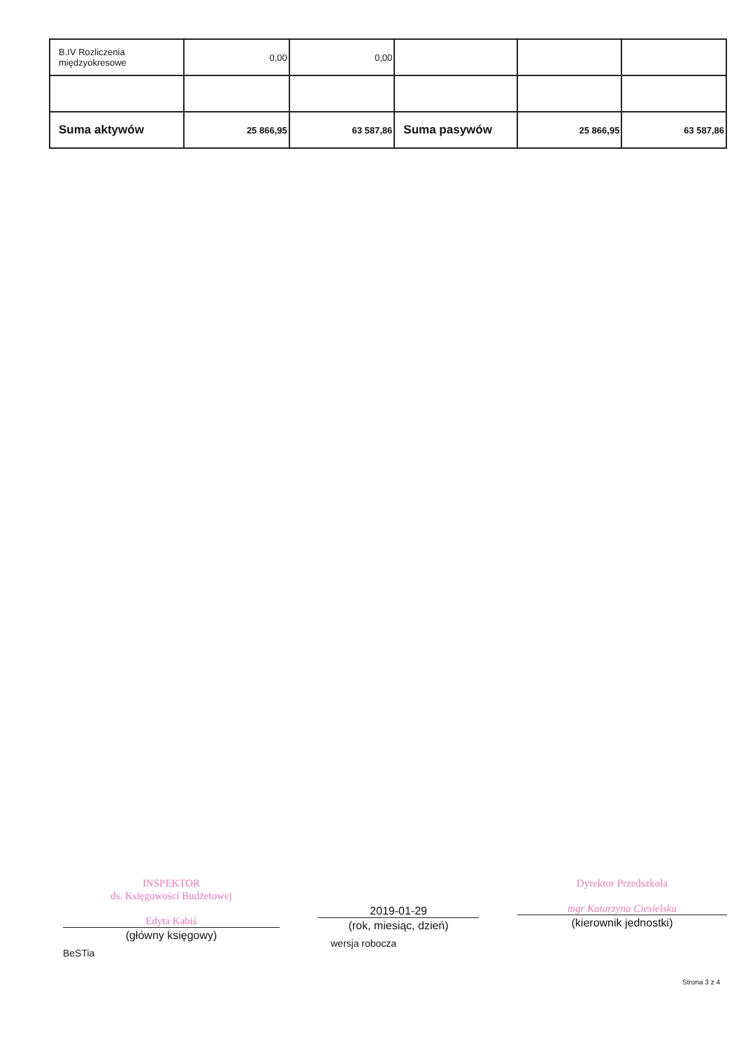| B.IV Rozliczenia międzyokresowe | 0,00 | 0,00 | | | |
| Suma aktywów | 25 866,95 | 63 587,86 | Suma pasywów | 25 866,95 | 63 587,86 |
INSPEKTOR
ds. Księgowości Budżetowej
Edyta Kabiś
(główny księgowy)
BeSTia
2019-01-29
(rok, miesiąc, dzień)
wersja robocza
Dyrektor Przedszkola
mgr Katarzyna Ciesielska
(kierownik jednostki)
Strona 3 z 4